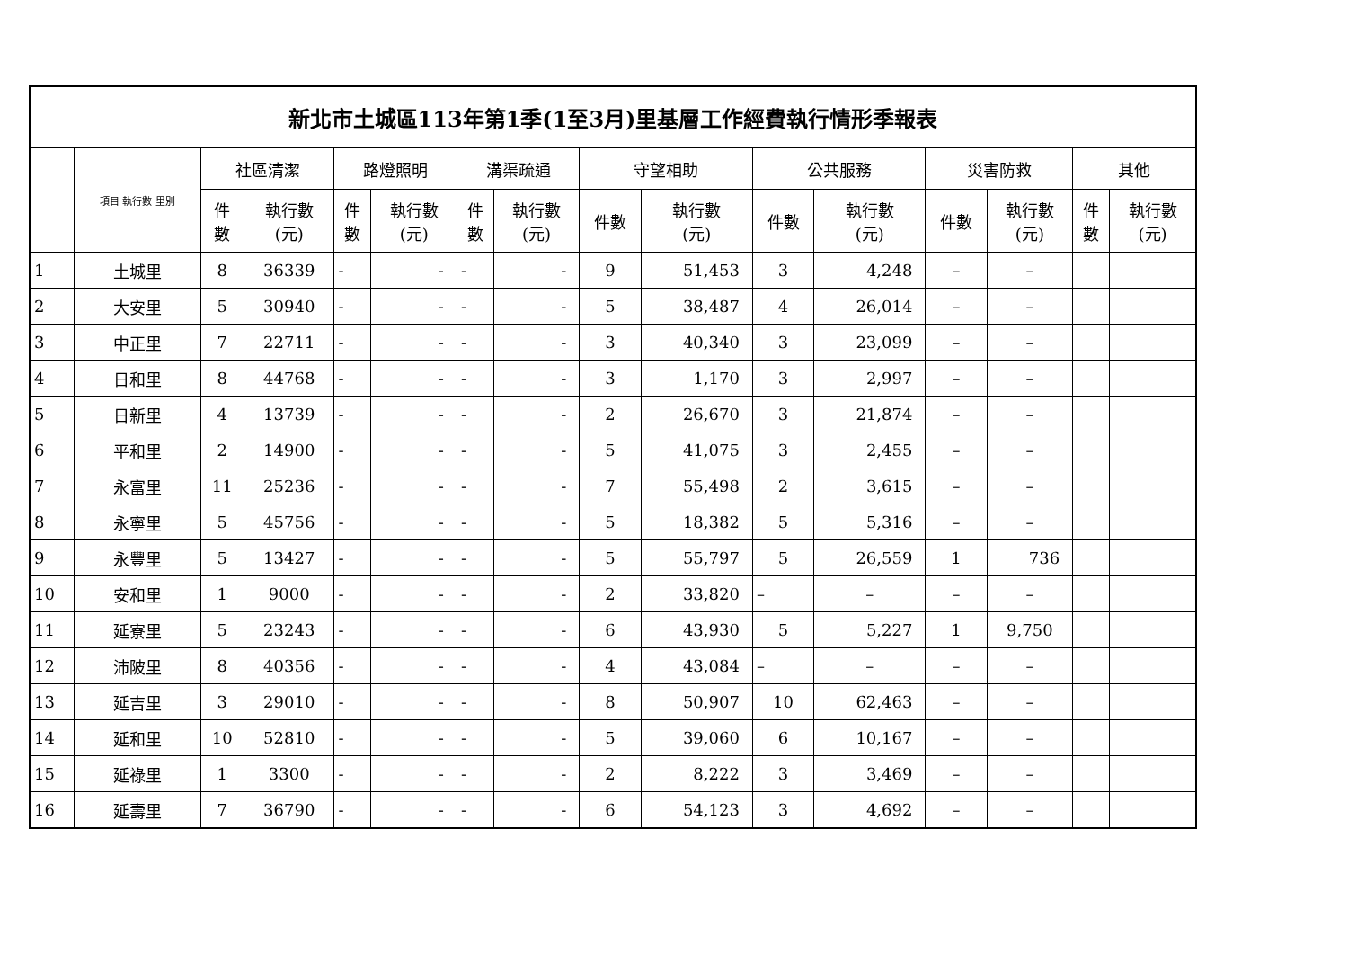| 新北市土城區113年第1季(1至3月)里基層工作經費執行情形季報表 | | | | | | | | | | | | | | | |
| | 項目 執行數 里別 | 社區清潔 | | 路燈照明 | | 溝渠疏通 | | 守望相助 | | 公共服務 | | 災害防救 | | 其他 | |
| | | 件 數 | 執行數 (元) | 件 數 | 執行數 (元) | 件 數 | 執行數 (元) | 件數 | 執行數 (元) | 件數 | 執行數 (元) | 件數 | 執行數 (元) | 件 數 | 執行數 (元) |
| 1 | 土城里 | 8 | 36339 | - | - | - | - | 9 | 51,453 | 3 | 4,248 | – | – | | |
| 2 | 大安里 | 5 | 30940 | - | - | - | - | 5 | 38,487 | 4 | 26,014 | – | – | | |
| 3 | 中正里 | 7 | 22711 | - | - | - | - | 3 | 40,340 | 3 | 23,099 | – | – | | |
| 4 | 日和里 | 8 | 44768 | - | - | - | - | 3 | 1,170 | 3 | 2,997 | – | – | | |
| 5 | 日新里 | 4 | 13739 | - | - | - | - | 2 | 26,670 | 3 | 21,874 | – | – | | |
| 6 | 平和里 | 2 | 14900 | - | - | - | - | 5 | 41,075 | 3 | 2,455 | – | – | | |
| 7 | 永富里 | 11 | 25236 | - | - | - | - | 7 | 55,498 | 2 | 3,615 | – | – | | |
| 8 | 永寧里 | 5 | 45756 | - | - | - | - | 5 | 18,382 | 5 | 5,316 | – | – | | |
| 9 | 永豐里 | 5 | 13427 | - | - | - | - | 5 | 55,797 | 5 | 26,559 | 1 | 736 | | |
| 10 | 安和里 | 1 | 9000 | - | - | - | - | 2 | 33,820 | – | – | – | – | | |
| 11 | 延寮里 | 5 | 23243 | - | - | - | - | 6 | 43,930 | 5 | 5,227 | 1 | 9,750 | | |
| 12 | 沛陂里 | 8 | 40356 | - | - | - | - | 4 | 43,084 | – | – | – | – | | |
| 13 | 延吉里 | 3 | 29010 | - | - | - | - | 8 | 50,907 | 10 | 62,463 | – | – | | |
| 14 | 延和里 | 10 | 52810 | - | - | - | - | 5 | 39,060 | 6 | 10,167 | – | – | | |
| 15 | 延祿里 | 1 | 3300 | - | - | - | - | 2 | 8,222 | 3 | 3,469 | – | – | | |
| 16 | 延壽里 | 7 | 36790 | - | - | - | - | 6 | 54,123 | 3 | 4,692 | – | – | | |